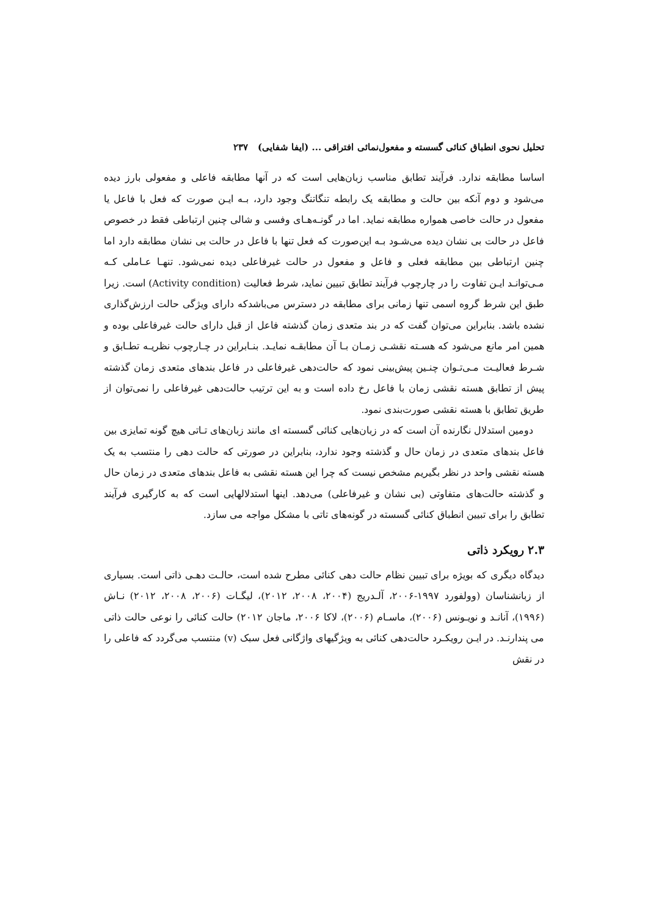تحلیل نحوی انطباق کنائی گسسته و مفعول‌نمائی افتراقی ... (ایفا شفایی) ۲۳۷
اساسا مطابقه ندارد. فرآیند تطابق مناسب زبان‌هایی است که در آنها مطابقه فاعلی و مفعولی بارز دیده می‌شود و دوم آنکه بین حالت و مطابقه یک رابطه تنگاتنگ وجود دارد، بـه ایـن صورت که فعل با فاعل یا مفعول در حالت خاصی همواره مطابقه نماید. اما در گونـه‌هـای وفسی و شالی چنین ارتباطی فقط در خصوص فاعل در حالت بی نشان دیده می‌شـود بـه این‌صورت که فعل تنها با فاعل در حالت بی نشان مطابقه دارد اما چنین ارتباطی بین مطابقه فعلی و فاعل و مفعول در حالت غیرفاعلی دیده نمی‌شود. تنهـا عـاملی کـه مـی‌توانـد ایـن تفاوت را در چارچوب فرآیند تطابق تبیین نماید، شرط فعالیت (Activity condition) است. زیرا طبق این شرط گروه اسمی تنها زمانی برای مطابقه در دسترس می‌باشدکه دارای ویژگی حالت ارزش‌گذاری نشده باشد. بنابراین می‌توان گفت که در بند متعدی زمان گذشته فاعل از قبل دارای حالت غیرفاعلی بوده و همین امر مانع می‌شود که هسـته نقشـی زمـان بـا آن مطابقـه نمایـد. بنـابراین در چـارچوب نظریـه تطـابق و شـرط فعالیـت مـی‌تـوان چنـین پیش‌بینی نمود که حالت‌دهی غیرفاعلی در فاعل بندهای متعدی زمان گذشته پیش از تطابق هسته نقشی زمان با فاعل رخ داده است و به این ترتیب حالت‌دهی غیرفاعلی را نمی‌توان از طریق تطابق با هسته نقشی صورت‌بندی نمود.
دومین استدلال نگارنده آن است که در زبان‌هایی کنائی گسسته ای مانند زبان‌های تـاتی هیچ گونه تمایزی بین فاعل بندهای متعدی در زمان حال و گذشته وجود ندارد، بنابراین در صورتی که حالت دهی را منتسب به یک هسته نقشی واحد در نظر بگیریم مشخص نیست که چرا این هسته نقشی به فاعل بندهای متعدی در زمان حال و گذشته حالت‌های متفاوتی (بی نشان و غیرفاعلی) می‌دهد. اینها استدلالهایی است که به کارگیری فرآیند تطابق را برای تبیین انطباق کنائی گسسته در گونه‌های تاتی با مشکل مواجه می سازد.
۲.۳ رویکرد ذاتی
دیدگاه دیگری که بویژه برای تبیین نظام حالت دهی کنائی مطرح شده است، حالـت دهـی ذاتی است. بسیاری از زبانشناسان (وولفورد ۱۹۹۷-۲۰۰۶، آلـدریج (۲۰۰۴، ۲۰۰۸، ۲۰۱۲)، لیگـات (۲۰۰۶، ۲۰۰۸، ۲۰۱۲) نـاش (۱۹۹۶)، آنانـد و نویـونس (۲۰۰۶)، ماسـام (۲۰۰۶)، لاکا ۲۰۰۶، ماجان ۲۰۱۲) حالت کنائی را نوعی حالت ذاتی می پندارنـد. در ایـن رویکـرد حالت‌دهی کنائی به ویژگیهای واژگانی فعل سبک (v) منتسب می‌گردد که فاعلی را در نقش